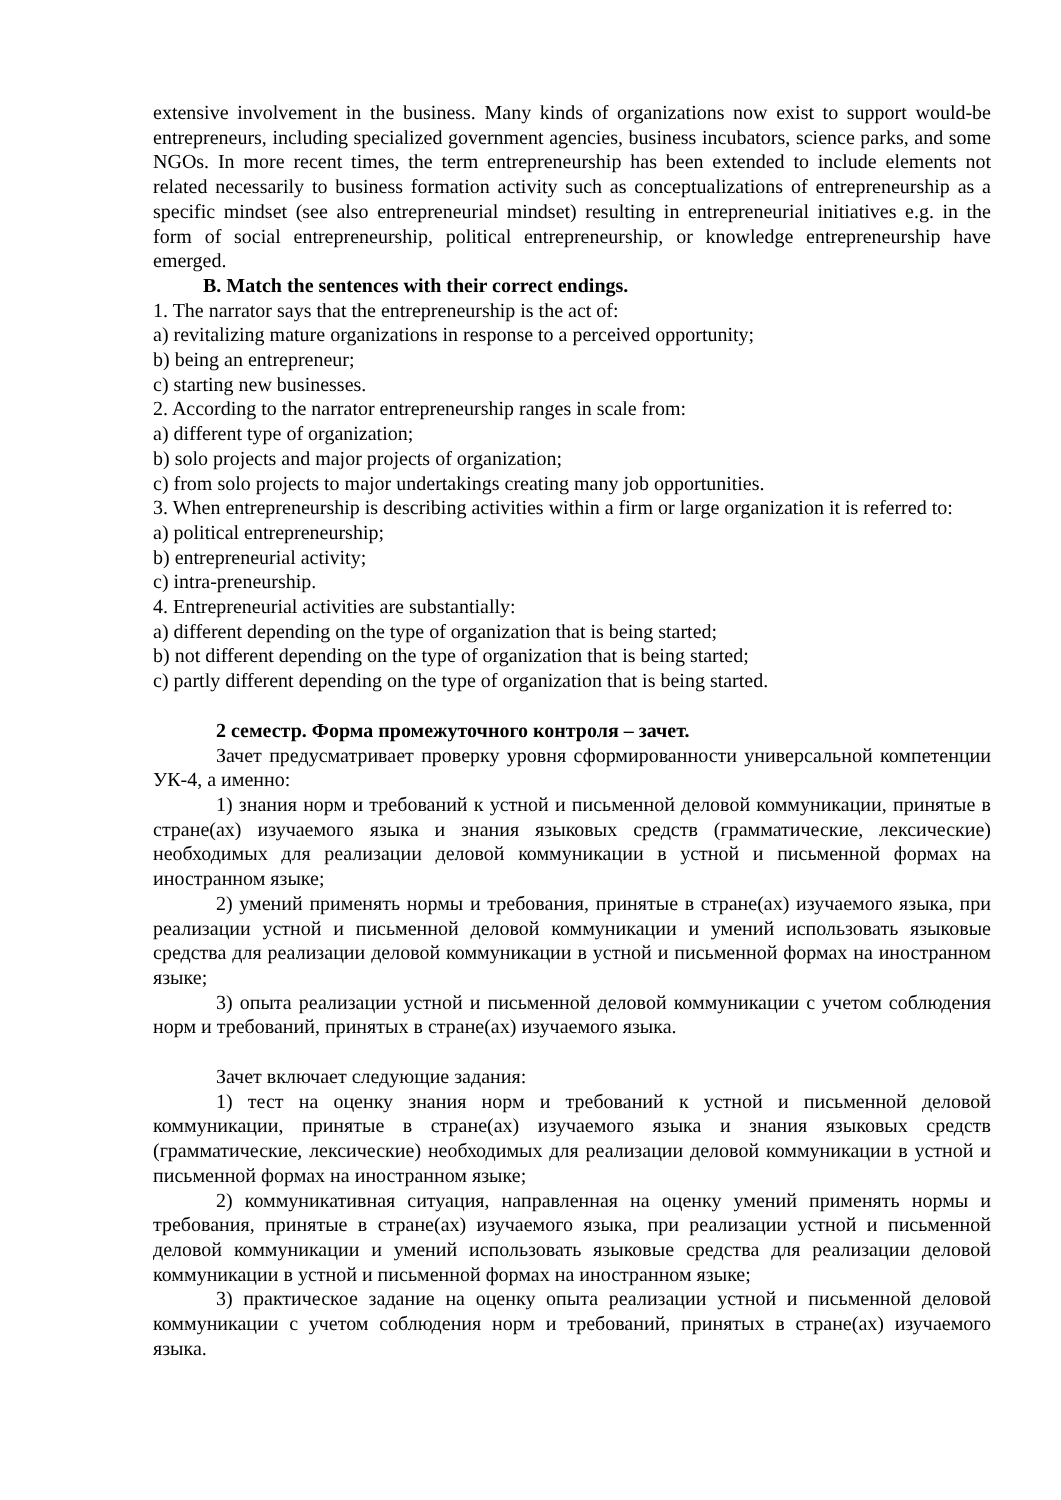extensive involvement in the business. Many kinds of organizations now exist to support would-be entrepreneurs, including specialized government agencies, business incubators, science parks, and some NGOs. In more recent times, the term entrepreneurship has been extended to include elements not related necessarily to business formation activity such as conceptualizations of entrepreneurship as a specific mindset (see also entrepreneurial mindset) resulting in entrepreneurial initiatives e.g. in the form of social entrepreneurship, political entrepreneurship, or knowledge entrepreneurship have emerged.
B. Match the sentences with their correct endings.
1. The narrator says that the entrepreneurship is the act of:
a) revitalizing mature organizations in response to a perceived opportunity;
b) being an entrepreneur;
c) starting new businesses.
2. According to the narrator entrepreneurship ranges in scale from:
a) different type of organization;
b) solo projects and major projects of organization;
c) from solo projects to major undertakings creating many job opportunities.
3. When entrepreneurship is describing activities within a firm or large organization it is referred to:
a) political entrepreneurship;
b) entrepreneurial activity;
c) intra-preneurship.
4. Entrepreneurial activities are substantially:
a) different depending on the type of organization that is being started;
b) not different depending on the type of organization that is being started;
c) partly different depending on the type of organization that is being started.
2 семестр. Форма промежуточного контроля – зачет.
Зачет предусматривает проверку уровня сформированности универсальной компетенции УК-4, а именно:
1) знания норм и требований к устной и письменной деловой коммуникации, принятые в стране(ах) изучаемого языка и знания языковых средств (грамматические, лексические) необходимых для реализации деловой коммуникации в устной и письменной формах на иностранном языке;
2) умений применять нормы и требования, принятые в стране(ах) изучаемого языка, при реализации устной и письменной деловой коммуникации и умений использовать языковые средства для реализации деловой коммуникации в устной и письменной формах на иностранном языке;
3) опыта реализации устной и письменной деловой коммуникации с учетом соблюдения норм и требований, принятых в стране(ах) изучаемого языка.
Зачет включает следующие задания:
1) тест на оценку знания норм и требований к устной и письменной деловой коммуникации, принятые в стране(ах) изучаемого языка и знания языковых средств (грамматические, лексические) необходимых для реализации деловой коммуникации в устной и письменной формах на иностранном языке;
2) коммуникативная ситуация, направленная на оценку умений применять нормы и требования, принятые в стране(ах) изучаемого языка, при реализации устной и письменной деловой коммуникации и умений использовать языковые средства для реализации деловой коммуникации в устной и письменной формах на иностранном языке;
3) практическое задание на оценку опыта реализации устной и письменной деловой коммуникации с учетом соблюдения норм и требований, принятых в стране(ах) изучаемого языка.